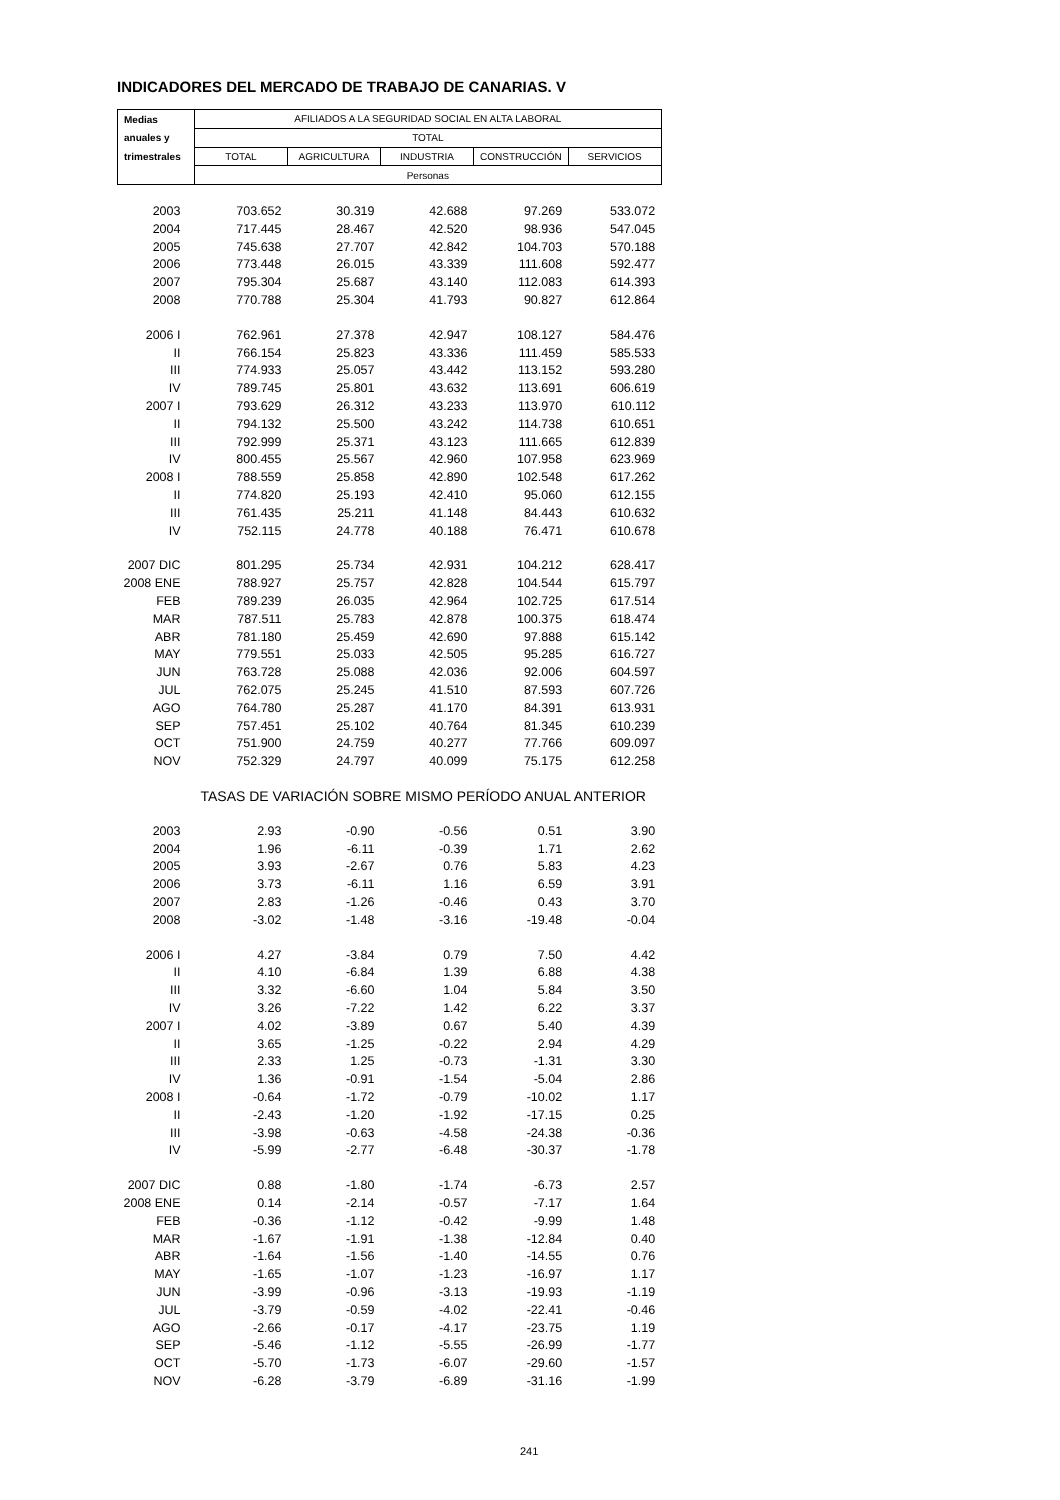INDICADORES DEL MERCADO DE TRABAJO DE CANARIAS. V
| Medias | AFILIADOS A LA SEGURIDAD SOCIAL EN ALTA LABORAL | | | | |
| --- | --- | --- | --- | --- | --- |
| anuales y | TOTAL | | | | |
| trimestrales | TOTAL | AGRICULTURA | INDUSTRIA | CONSTRUCCIÓN | SERVICIOS |
| | Personas | | | | |
| 2003 | 703.652 | 30.319 | 42.688 | 97.269 | 533.072 |
| 2004 | 717.445 | 28.467 | 42.520 | 98.936 | 547.045 |
| 2005 | 745.638 | 27.707 | 42.842 | 104.703 | 570.188 |
| 2006 | 773.448 | 26.015 | 43.339 | 111.608 | 592.477 |
| 2007 | 795.304 | 25.687 | 43.140 | 112.083 | 614.393 |
| 2008 | 770.788 | 25.304 | 41.793 | 90.827 | 612.864 |
| 2006 I | 762.961 | 27.378 | 42.947 | 108.127 | 584.476 |
| II | 766.154 | 25.823 | 43.336 | 111.459 | 585.533 |
| III | 774.933 | 25.057 | 43.442 | 113.152 | 593.280 |
| IV | 789.745 | 25.801 | 43.632 | 113.691 | 606.619 |
| 2007 I | 793.629 | 26.312 | 43.233 | 113.970 | 610.112 |
| II | 794.132 | 25.500 | 43.242 | 114.738 | 610.651 |
| III | 792.999 | 25.371 | 43.123 | 111.665 | 612.839 |
| IV | 800.455 | 25.567 | 42.960 | 107.958 | 623.969 |
| 2008 I | 788.559 | 25.858 | 42.890 | 102.548 | 617.262 |
| II | 774.820 | 25.193 | 42.410 | 95.060 | 612.155 |
| III | 761.435 | 25.211 | 41.148 | 84.443 | 610.632 |
| IV | 752.115 | 24.778 | 40.188 | 76.471 | 610.678 |
| 2007 DIC | 801.295 | 25.734 | 42.931 | 104.212 | 628.417 |
| 2008 ENE | 788.927 | 25.757 | 42.828 | 104.544 | 615.797 |
| FEB | 789.239 | 26.035 | 42.964 | 102.725 | 617.514 |
| MAR | 787.511 | 25.783 | 42.878 | 100.375 | 618.474 |
| ABR | 781.180 | 25.459 | 42.690 | 97.888 | 615.142 |
| MAY | 779.551 | 25.033 | 42.505 | 95.285 | 616.727 |
| JUN | 763.728 | 25.088 | 42.036 | 92.006 | 604.597 |
| JUL | 762.075 | 25.245 | 41.510 | 87.593 | 607.726 |
| AGO | 764.780 | 25.287 | 41.170 | 84.391 | 613.931 |
| SEP | 757.451 | 25.102 | 40.764 | 81.345 | 610.239 |
| OCT | 751.900 | 24.759 | 40.277 | 77.766 | 609.097 |
| NOV | 752.329 | 24.797 | 40.099 | 75.175 | 612.258 |
| | TASAS DE VARIACIÓN SOBRE MISMO PERÍODO ANUAL ANTERIOR | | | | |
| 2003 | 2.93 | -0.90 | -0.56 | 0.51 | 3.90 |
| 2004 | 1.96 | -6.11 | -0.39 | 1.71 | 2.62 |
| 2005 | 3.93 | -2.67 | 0.76 | 5.83 | 4.23 |
| 2006 | 3.73 | -6.11 | 1.16 | 6.59 | 3.91 |
| 2007 | 2.83 | -1.26 | -0.46 | 0.43 | 3.70 |
| 2008 | -3.02 | -1.48 | -3.16 | -19.48 | -0.04 |
| 2006 I | 4.27 | -3.84 | 0.79 | 7.50 | 4.42 |
| II | 4.10 | -6.84 | 1.39 | 6.88 | 4.38 |
| III | 3.32 | -6.60 | 1.04 | 5.84 | 3.50 |
| IV | 3.26 | -7.22 | 1.42 | 6.22 | 3.37 |
| 2007 I | 4.02 | -3.89 | 0.67 | 5.40 | 4.39 |
| II | 3.65 | -1.25 | -0.22 | 2.94 | 4.29 |
| III | 2.33 | 1.25 | -0.73 | -1.31 | 3.30 |
| IV | 1.36 | -0.91 | -1.54 | -5.04 | 2.86 |
| 2008 I | -0.64 | -1.72 | -0.79 | -10.02 | 1.17 |
| II | -2.43 | -1.20 | -1.92 | -17.15 | 0.25 |
| III | -3.98 | -0.63 | -4.58 | -24.38 | -0.36 |
| IV | -5.99 | -2.77 | -6.48 | -30.37 | -1.78 |
| 2007 DIC | 0.88 | -1.80 | -1.74 | -6.73 | 2.57 |
| 2008 ENE | 0.14 | -2.14 | -0.57 | -7.17 | 1.64 |
| FEB | -0.36 | -1.12 | -0.42 | -9.99 | 1.48 |
| MAR | -1.67 | -1.91 | -1.38 | -12.84 | 0.40 |
| ABR | -1.64 | -1.56 | -1.40 | -14.55 | 0.76 |
| MAY | -1.65 | -1.07 | -1.23 | -16.97 | 1.17 |
| JUN | -3.99 | -0.96 | -3.13 | -19.93 | -1.19 |
| JUL | -3.79 | -0.59 | -4.02 | -22.41 | -0.46 |
| AGO | -2.66 | -0.17 | -4.17 | -23.75 | 1.19 |
| SEP | -5.46 | -1.12 | -5.55 | -26.99 | -1.77 |
| OCT | -5.70 | -1.73 | -6.07 | -29.60 | -1.57 |
| NOV | -6.28 | -3.79 | -6.89 | -31.16 | -1.99 |
241